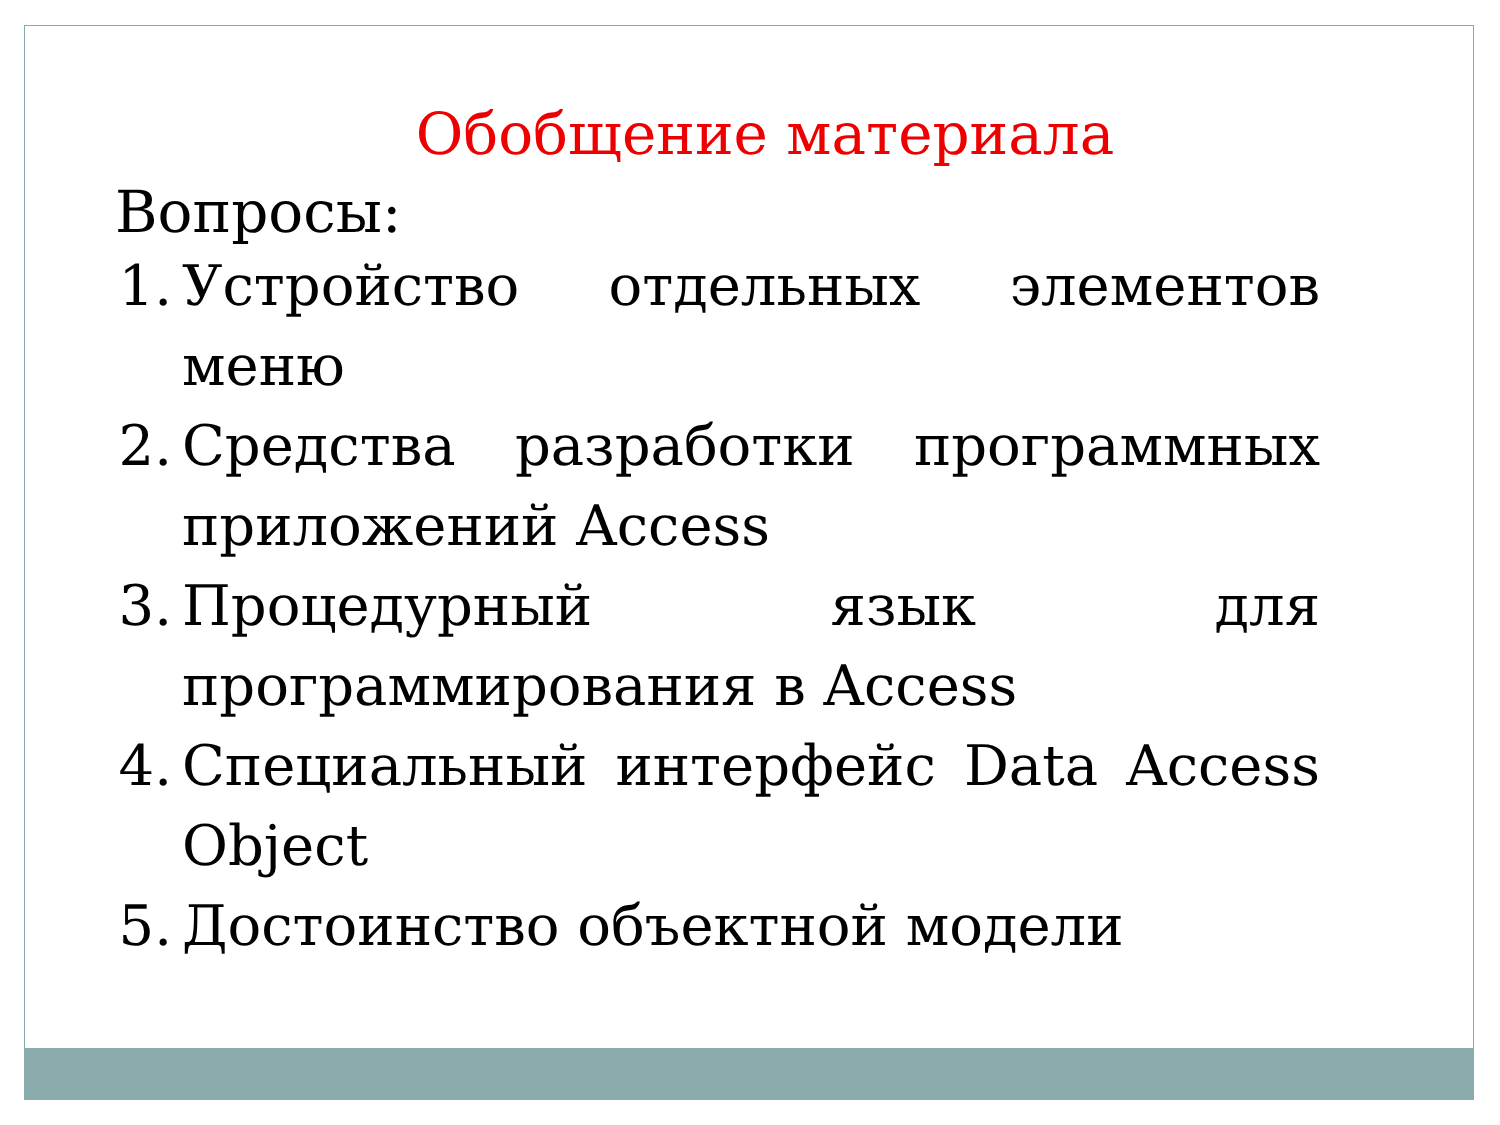Обобщение материала
Вопросы:
1. Устройство отдельных элементов меню
2. Средства разработки программных приложений Access
3. Процедурный язык для программирования в Access
4. Специальный интерфейс Data Access Object
5. Достоинство объектной модели